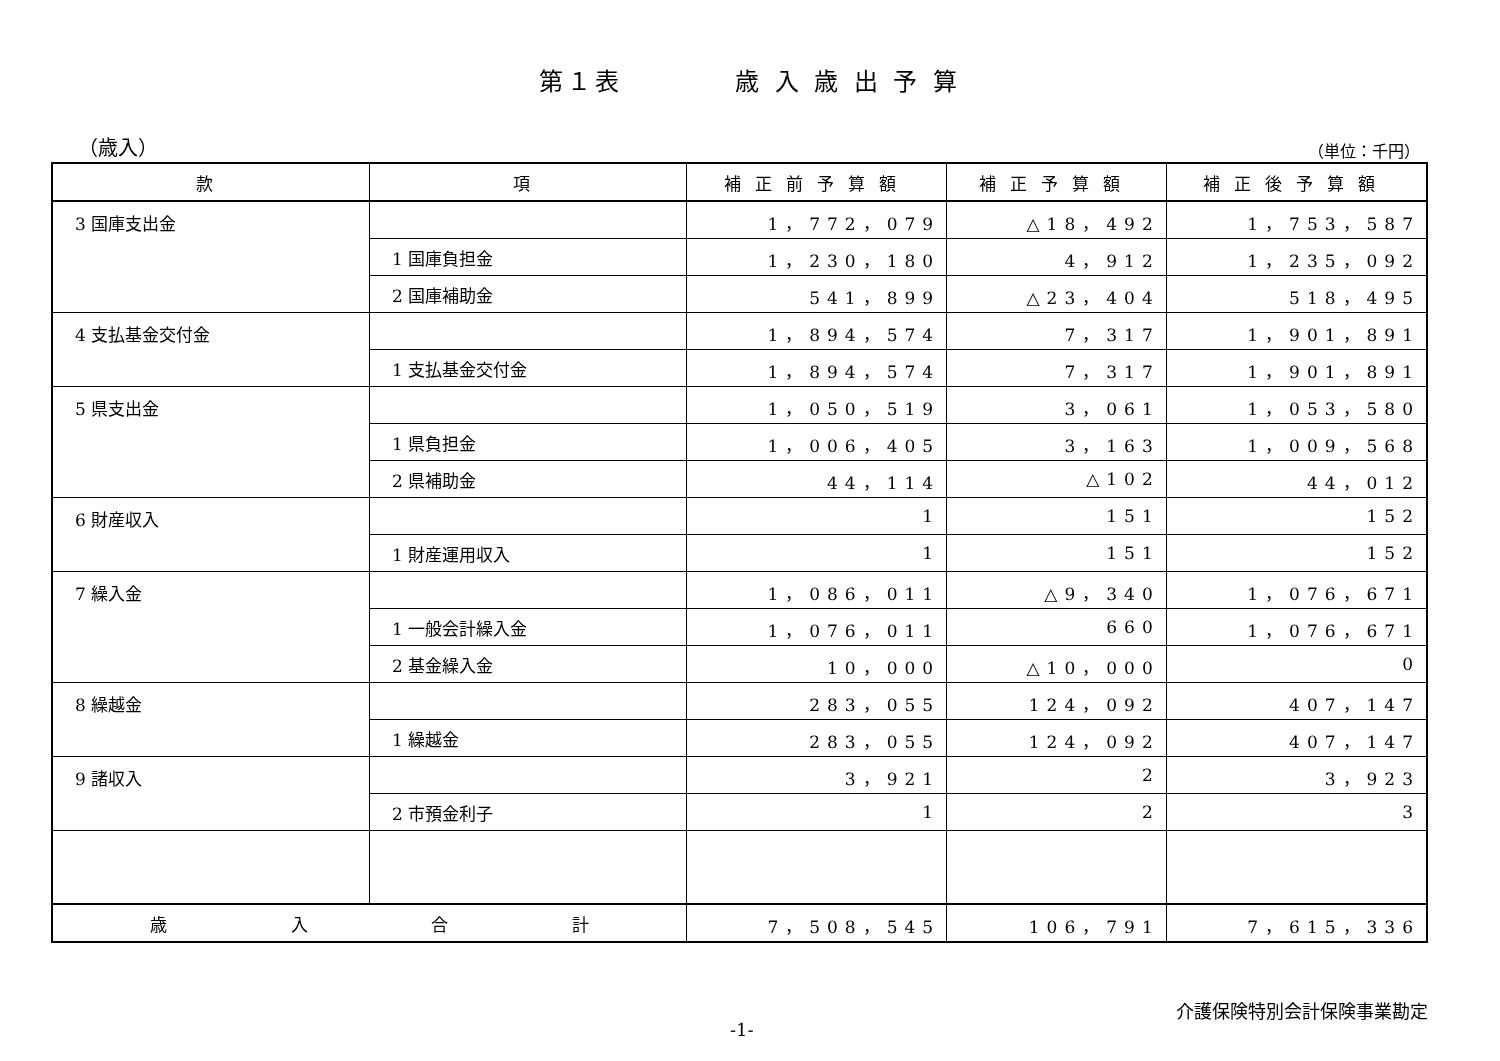第１表　　　　歳 入 歳 出 予 算
（歳入） （単位：千円）
| 款 | 項 | 補正前予算額 | 補正予算額 | 補正後予算額 |
| --- | --- | --- | --- | --- |
| 3 国庫支出金 | | 1，772，079 | △18，492 | 1，753，587 |
| | 1 国庫負担金 | 1，230，180 | 4，912 | 1，235，092 |
| | 2 国庫補助金 | 541，899 | △23，404 | 518，495 |
| 4 支払基金交付金 | | 1，894，574 | 7，317 | 1，901，891 |
| | 1 支払基金交付金 | 1，894，574 | 7，317 | 1，901，891 |
| 5 県支出金 | | 1，050，519 | 3，061 | 1，053，580 |
| | 1 県負担金 | 1，006，405 | 3，163 | 1，009，568 |
| | 2 県補助金 | 44，114 | △102 | 44，012 |
| 6 財産収入 | | 1 | 151 | 152 |
| | 1 財産運用収入 | 1 | 151 | 152 |
| 7 繰入金 | | 1，086，011 | △9，340 | 1，076，671 |
| | 1 一般会計繰入金 | 1，076，011 | 660 | 1，076，671 |
| | 2 基金繰入金 | 10，000 | △10，000 | 0 |
| 8 繰越金 | | 283，055 | 124，092 | 407，147 |
| | 1 繰越金 | 283，055 | 124，092 | 407，147 |
| 9 諸収入 | | 3，921 | 2 | 3，923 |
| | 2 市預金利子 | 1 | 2 | 3 |
| 歳 入 合 計 | | 7，508，545 | 106，791 | 7，615，336 |
-1- 介護保険特別会計保険事業勘定